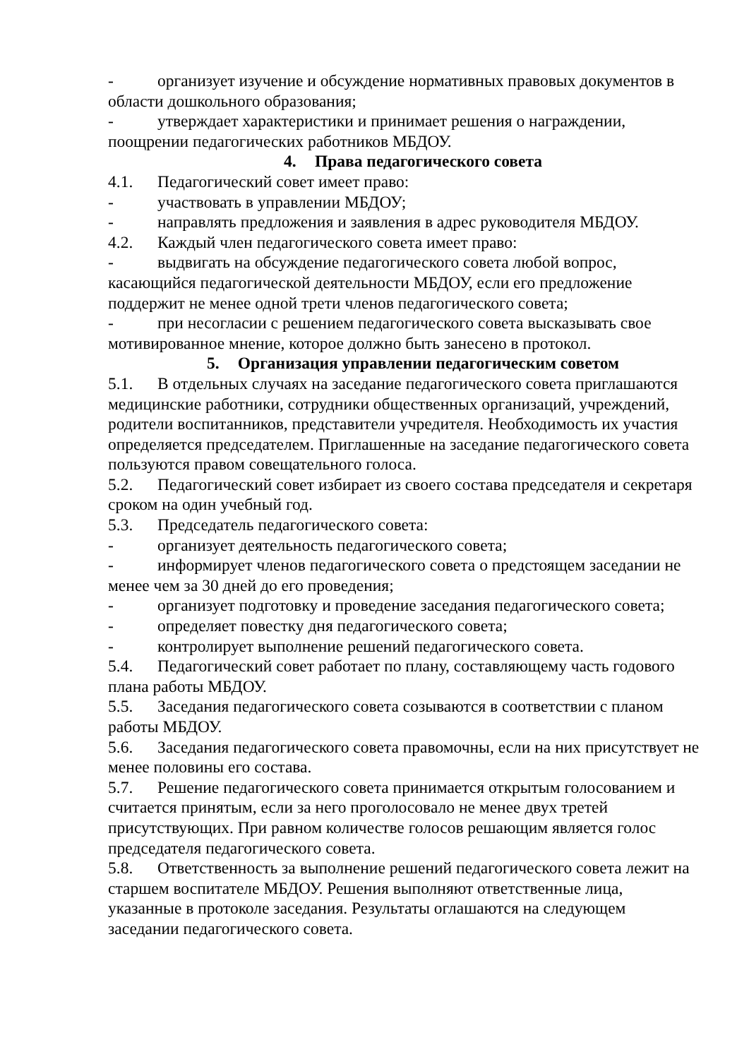- организует изучение и обсуждение нормативных правовых документов в области дошкольного образования;
- утверждает характеристики и принимает решения о награждении, поощрении педагогических работников МБДОУ.
4. Права педагогического совета
4.1. Педагогический совет имеет право:
- участвовать в управлении МБДОУ;
- направлять предложения и заявления в адрес руководителя МБДОУ.
4.2. Каждый член педагогического совета имеет право:
- выдвигать на обсуждение педагогического совета любой вопрос, касающийся педагогической деятельности МБДОУ, если его предложение поддержит не менее одной трети членов педагогического совета;
- при несогласии с решением педагогического совета высказывать свое мотивированное мнение, которое должно быть занесено в протокол.
5. Организация управлении педагогическим советом
5.1. В отдельных случаях на заседание педагогического совета приглашаются медицинские работники, сотрудники общественных организаций, учреждений, родители воспитанников, представители учредителя. Необходимость их участия определяется председателем. Приглашенные на заседание педагогического совета пользуются правом совещательного голоса.
5.2. Педагогический совет избирает из своего состава председателя и секретаря сроком на один учебный год.
5.3. Председатель педагогического совета:
- организует деятельность педагогического совета;
- информирует членов педагогического совета о предстоящем заседании не менее чем за 30 дней до его проведения;
- организует подготовку и проведение заседания педагогического совета;
- определяет повестку дня педагогического совета;
- контролирует выполнение решений педагогического совета.
5.4. Педагогический совет работает по плану, составляющему часть годового плана работы МБДОУ.
5.5. Заседания педагогического совета созываются в соответствии с планом работы МБДОУ.
5.6. Заседания педагогического совета правомочны, если на них присутствует не менее половины его состава.
5.7. Решение педагогического совета принимается открытым голосованием и считается принятым, если за него проголосовало не менее двух третей присутствующих. При равном количестве голосов решающим является голос председателя педагогического совета.
5.8. Ответственность за выполнение решений педагогического совета лежит на старшем воспитателе МБДОУ. Решения выполняют ответственные лица, указанные в протоколе заседания. Результаты оглашаются на следующем заседании педагогического совета.